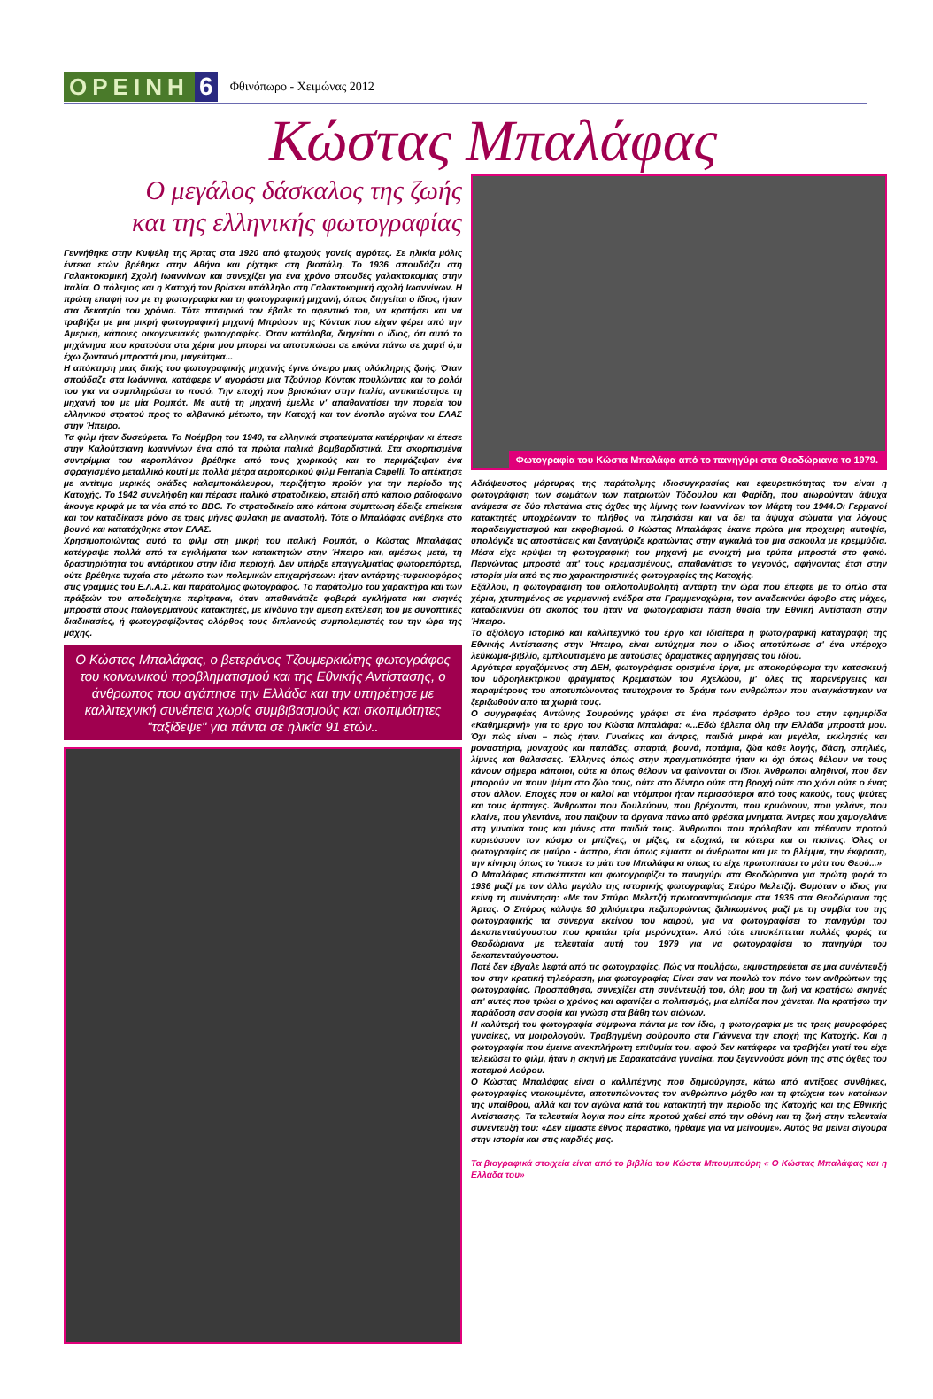ΟΡΕΙΝΗ 6 Φθινόπωρο - Χειμώνας 2012
Κώστας Μπαλάφας
Ο μεγάλος δάσκαλος της ζωής
και της ελληνικής φωτογραφίας
Γεννήθηκε στην Κυψέλη της Άρτας στα 1920 από φτωχούς γονείς αγρότες. Σε ηλικία μόλις έντεκα ετών βρέθηκε στην Αθήνα και ρίχτηκε στη βιοπάλη. Το 1936 σπουδάζει στη Γαλακτοκομική Σχολή Ιωαννίνων και συνεχίζει για ένα χρόνο σπουδές γαλακτοκομίας στην Ιταλία. Ο πόλεμος και η Κατοχή τον βρίσκει υπάλληλο στη Γαλακτοκομική σχολή Ιωαννίνων. Η πρώτη επαφή του με τη φωτογραφία και τη φωτογραφική μηχανή, όπως διηγείται ο ίδιος, ήταν στα δεκατρία του χρόνια. Τότε πιτσιρικά τον έβαλε το αφεντικό του, να κρατήσει και να τραβήξει με μια μικρή φωτογραφική μηχανή Μπράουν της Κόντακ που είχαν φέρει από την Αμερική, κάποιες οικογενειακές φωτογραφίες. Όταν κατάλαβα, διηγείται ο ίδιος, ότι αυτό το μηχάνημα που κρατούσα στα χέρια μου μπορεί να αποτυπώσει σε εικόνα πάνω σε χαρτί ό,τι έχω ζωντανό μπροστά μου, μαγεύτηκα...
Η απόκτηση μιας δικής του φωτογραφικής μηχανής έγινε όνειρο μιας ολόκληρης ζωής. Όταν σπούδαζε στα Ιωάννινα, κατάφερε ν' αγοράσει μια Τζούνιορ Κόντακ πουλώντας και το ρολόι του για να συμπληρώσει το ποσό. Την εποχή που βρισκόταν στην Ιταλία, αντικατέστησε τη μηχανή του με μία Ρομπότ. Με αυτή τη μηχανή έμελλε ν' απαθανατίσει την πορεία του ελληνικού στρατού προς το αλβανικό μέτωπο, την Κατοχή και τον ένοπλο αγώνα του ΕΛΑΣ στην Ήπειρο.
Τα φιλμ ήταν δυσεύρετα. Το Νοέμβρη του 1940, τα ελληνικά στρατεύματα κατέρριψαν κι έπεσε στην Καλούτσιανη Ιωαννίνων ένα από τα πρώτα ιταλικά βομβαρδιστικά. Στα σκορπισμένα συντρίμμια του αεροπλάνου βρέθηκε από τους χωρικούς και το περιμάζεψαν ένα σφραγισμένο μεταλλικό κουτί με πολλά μέτρα αεροπορικού φιλμ Ferrania Capelli. Το απέκτησε με αντίτιμο μερικές οκάδες καλαμποκάλευρου, περιζήτητο προϊόν για την περίοδο της Κατοχής. Το 1942 συνελήφθη και πέρασε ιταλικό στρατοδικείο, επειδή από κάποιο ραδιόφωνο άκουγε κρυφά με τα νέα από το BBC. Το στρατοδικείο από κάποια σύμπτωση έδειξε επιείκεια και τον καταδίκασε μόνο σε τρεις μήνες φυλακή με αναστολή. Τότε ο Μπαλάφας ανέβηκε στο βουνό και κατατάχθηκε στον ΕΛΑΣ.
Χρησιμοποιώντας αυτό το φιλμ στη μικρή του ιταλική Ρομπότ, ο Κώστας Μπαλάφας κατέγραψε πολλά από τα εγκλήματα των κατακτητών στην Ήπειρο και, αμέσως μετά, τη δραστηριότητα του αντάρτικου στην ίδια περιοχή. Δεν υπήρξε επαγγελματίας φωτορεπόρτερ, ούτε βρέθηκε τυχαία στο μέτωπο των πολεμικών επιχειρήσεων: ήταν αντάρτης-τυφεκιοφόρος στις γραμμές του Ε.Λ.Α.Σ. και παράτολμος φωτογράφος. Το παράτολμο του χαρακτήρα και των πράξεών του αποδείχτηκε περίτρανα, όταν απαθανάτιζε φοβερά εγκλήματα και σκηνές μπροστά στους Ιταλογερμανούς κατακτητές, με κίνδυνο την άμεση εκτέλεση του με συνοπτικές διαδικασίες, ή φωτογραφίζοντας ολόρθος τους διπλανούς συμπολεμιστές του την ώρα της μάχης.
Ο Κώστας Μπαλάφας, ο βετεράνος Τζουμερκιώτης φωτογράφος του κοινωνικού προβληματισμού και της Εθνικής Αντίστασης, ο άνθρωπος που αγάπησε την Ελλάδα και την υπηρέτησε με καλλιτεχνική συνέπεια χωρίς συμβιβασμούς και σκοπιμότητες "ταξίδεψε" για πάντα σε ηλικία 91 ετών..
Φωτογραφία του Κώστα Μπαλάφα από το πανηγύρι στα Θεοδώριανα το 1979.
Αδιάψευστος μάρτυρας της παράτολμης ιδιοσυγκρασίας και εφευρετικότητας του είναι η φωτογράφιση των σωμάτων των πατριωτών Τόδουλου και Φαρίδη, που αιωρούνταν άψυχα ανάμεσα σε δύο πλατάνια στις όχθες της λίμνης των Ιωαννίνων τον Μάρτη του 1944.Οι Γερμανοί κατακτητές υποχρέωναν το πλήθος να πλησιάσει και να δει τα άψυχα σώματα για λόγους παραδειγματισμού και εκφοβισμού. 0 Κώστας Μπαλάφας έκανε πρώτα μια πρόχειρη αυτοψία, υπολόγιζε τις αποστάσεις και ξαναγύριζε κρατώντας στην αγκαλιά του μια σακούλα με κρεμμύδια. Μέσα είχε κρύψει τη φωτογραφική του μηχανή με ανοιχτή μια τρύπα μπροστά στο φακό. Περνώντας μπροστά απ' τους κρεμασμένους, απαθανάτισε το γεγονός, αφήνοντας έτσι στην ιστορία μία από τις πιο χαρακτηριστικές φωτογραφίες της Κατοχής.
Εξάλλου, η φωτογράφιση του οπλοπολυβολητή αντάρτη την ώρα που έπεφτε με το όπλο στα χέρια, χτυπημένος σε γερμανική ενέδρα στα Γραμμενοχώρια, τον αναδεικνύει άφοβο στις μάχες, καταδεικνύει ότι σκοπός του ήταν να φωτογραφίσει πάση θυσία την Εθνική Αντίσταση στην Ήπειρο.
Το αξιόλογο ιστορικό και καλλιτεχνικό του έργο και ιδιαίτερα η φωτογραφική καταγραφή της Εθνικής Αντίστασης στην Ήπειρο, είναι ευτύχημα που ο ίδιος αποτύπωσε σ' ένα υπέροχο λεύκωμα-βιβλίο, εμπλουτισμένο με αυτούσιες δραματικές αφηγήσεις του ιδίου.
Αργότερα εργαζόμενος στη ΔΕΗ, φωτογράφισε ορισμένα έργα, με αποκορύφωμα την κατασκευή του υδροηλεκτρικού φράγματος Κρεμαστών του Αχελώου, μ' όλες τις παρενέργειες και παραμέτρους του αποτυπώνοντας ταυτόχρονα το δράμα των ανθρώπων που αναγκάστηκαν να ξεριζωθούν από τα χωριά τους.
Ο συγγραφέας Αντώνης Σουρούνης γράφει σε ένα πρόσφατο άρθρο του στην εφημερίδα «Καθημερινή» για το έργο του Κώστα Μπαλάφα: «...Εδώ έβλεπα όλη την Ελλάδα μπροστά μου. Όχι πώς είναι – πώς ήταν. Γυναίκες και άντρες, παιδιά μικρά και μεγάλα, εκκλησιές και μοναστήρια, μοναχούς και παπάδες, σπαρτά, βουνά, ποτάμια, ζώα κάθε λογής, δάση, σπηλιές, λίμνες και θάλασσες. Έλληνες όπως στην πραγματικότητα ήταν κι όχι όπως θέλουν να τους κάνουν σήμερα κάποιοι, ούτε κι όπως θέλουν να φαίνονται οι ίδιοι. Άνθρωποι αληθινοί, που δεν μπορούν να πουν ψέμα στο ζώο τους, ούτε στο δέντρο ούτε στη βροχή ούτε στο χιόνι ούτε ο ένας στον άλλον. Εποχές που οι καλοί και ντόμπροι ήταν περισσότεροι από τους κακούς, τους ψεύτες και τους άρπαγες. Άνθρωποι που δουλεύουν, που βρέχονται, που κρυώνουν, που γελάνε, που κλαίνε, που γλεντάνε, που παίζουν τα όργανα πάνω από φρέσκα μνήματα. Άντρες που χαμογελάνε στη γυναίκα τους και μάνες στα παιδιά τους. Άνθρωποι που πρόλαβαν και πέθαναν προτού κυριεύσουν τον κόσμο οι μπίζνες, οι μίζες, τα εξοχικά, τα κότερα και οι πισίνες. Όλες οι φωτογραφίες σε μαύρο - άσπρο, έτσι όπως είμαστε οι άνθρωποι και με το βλέμμα, την έκφραση, την κίνηση όπως το 'πιασε το μάτι του Μπαλάφα κι όπως το είχε πρωτοπιάσει το μάτι του Θεού...»
Ο Μπαλάφας επισκέπτεται και φωτογραφίζει το πανηγύρι στα Θεοδώριανα για πρώτη φορά το 1936 μαζί με τον άλλο μεγάλο της ιστορικής φωτογραφίας Σπύρο Μελετζή. Θυμόταν ο ίδιος για κείνη τη συνάντηση: «Με τον Σπύρο Μελετζή πρωτοανταμώσαμε στα 1936 στα Θεοδώριανα της Άρτας. Ο Σπύρος κάλυψε 90 χιλιόμετρα πεζοπορώντας ζαλικωμένος μαζί με τη συμβία του της φωτογραφικής τα σύνεργα εκείνου του καιρού, για να φωτογραφίσει το πανηγύρι του Δεκαπενταύγουστου που κρατάει τρία μερόνυχτα». Από τότε επισκέπτεται πολλές φορές τα Θεοδώριανα με τελευταία αυτή του 1979 για να φωτογραφίσει το πανηγύρι του δεκαπενταύγουστου.
Ποτέ δεν έβγαλε λεφτά από τις φωτογραφίες. Πώς να πουλήσω, εκμυστηρεύεται σε μια συνέντευξή του στην κρατική τηλεόραση, μια φωτογραφία; Είναι σαν να πουλώ τον πόνο των ανθρώπων της φωτογραφίας. Προσπάθησα, συνεχίζει στη συνέντευξή του, όλη μου τη ζωή να κρατήσω σκηνές απ' αυτές που τρώει ο χρόνος και αφανίζει ο πολιτισμός, μια ελπίδα που χάνεται. Να κρατήσω την παράδοση σαν σοφία και γνώση στα βάθη των αιώνων.
Η καλύτερή του φωτογραφία σύμφωνα πάντα με τον ίδιο, η φωτογραφία με τις τρεις μαυροφόρες γυναίκες, να μοιρολογούν. Τραβηγμένη σούρουπο στα Γιάννενα την εποχή της Κατοχής. Και η φωτογραφία που έμεινε ανεκπλήρωτη επιθυμία του, αφού δεν κατάφερε να τραβήξει γιατί του είχε τελειώσει το φιλμ, ήταν η σκηνή με Σαρακατσάνα γυναίκα, που ξεγεννούσε μόνη της στις όχθες του ποταμού Λούρου.
Ο Κώστας Μπαλάφας είναι ο καλλιτέχνης που δημιούργησε, κάτω από αντίξοες συνθήκες, φωτογραφίες ντοκουμέντα, αποτυπώνοντας τον ανθρώπινο μόχθο και τη φτώχεια των κατοίκων της υπαίθρου, αλλά και τον αγώνα κατά του κατακτητή την περίοδο της Κατοχής και της Εθνικής Αντίστασης. Τα τελευταία λόγια που είπε προτού χαθεί από την οθόνη και τη ζωή στην τελευταία συνέντευξή του: «Δεν είμαστε έθνος περαστικό, ήρθαμε για να μείνουμε». Αυτός θα μείνει σίγουρα στην ιστορία και στις καρδιές μας.
Τα βιογραφικά στοιχεία είναι από το βιβλίο του Κώστα Μπουμπούρη « Ο Κώστας Μπαλάφας και η Ελλάδα του»